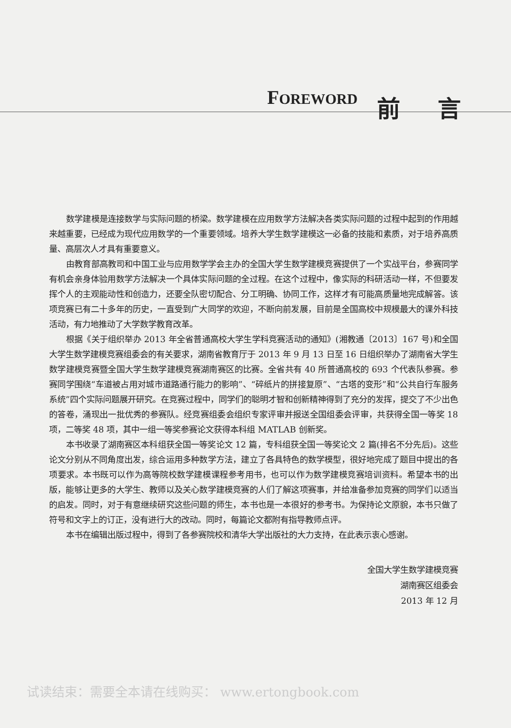FOREWORD
前 言
数学建模是连接数学与实际问题的桥梁。数学建模在应用数学方法解决各类实际问题的过程中起到的作用越来越重要，已经成为现代应用数学的一个重要领域。培养大学生数学建模这一必备的技能和素质，对于培养高质量、高层次人才具有重要意义。
由教育部高教司和中国工业与应用数学学会主办的全国大学生数学建模竞赛提供了一个实战平台，参赛同学有机会亲身体验用数学方法解决一个具体实际问题的全过程。在这个过程中，像实际的科研活动一样，不但要发挥个人的主观能动性和创造力，还要全队密切配合、分工明确、协同工作，这样才有可能高质量地完成解答。该项竞赛已有二十多年的历史，一直受到广大同学的欢迎，不断向前发展，目前是全国高校中规模最大的课外科技活动，有力地推动了大学数学教育改革。
根据《关于组织举办 2013 年全省普通高校大学生学科竞赛活动的通知》(湘教通〔2013〕167 号)和全国大学生数学建模竞赛组委会的有关要求，湖南省教育厅于 2013 年 9 月 13 日至 16 日组织举办了湖南省大学生数学建模竞赛暨全国大学生数学建模竞赛湖南赛区的比赛。全省共有 40 所普通高校的 693 个代表队参赛。参赛同学围绕“车道被占用对城市道路通行能力的影响”、“碎纸片的拼接复原”、“古塔的变形”和“公共自行车服务系统”四个实际问题展开研究。在竞赛过程中，同学们的聪明才智和创新精神得到了充分的发挥，提交了不少出色的答卷，涌现出一批优秀的参赛队。经竞赛组委会组织专家评审并报送全国组委会评审，共获得全国一等奖 18 项，二等奖 48 项，其中一组一等奖参赛论文获得本科组 MATLAB 创新奖。
本书收录了湖南赛区本科组获全国一等奖论文 12 篇，专科组获全国一等奖论文 2 篇(排名不分先后)。这些论文分别从不同角度出发，综合运用多种数学方法，建立了各具特色的数学模型，很好地完成了题目中提出的各项要求。本书既可以作为高等院校数学建模课程参考用书，也可以作为数学建模竞赛培训资料。希望本书的出版，能够让更多的大学生、教师以及关心数学建模竞赛的人们了解这项赛事，并给准备参加竞赛的同学们以适当的启发。同时，对于有意继续研究这些问题的师生，本书也是一本很好的参考书。为保持论文原貌，本书只做了符号和文字上的订正，没有进行大的改动。同时，每篇论文都附有指导教师点评。
本书在编辑出版过程中，得到了各参赛院校和清华大学出版社的大力支持，在此表示衷心感谢。
全国大学生数学建模竞赛
湖南赛区组委会
2013 年 12 月
试读结束：需要全本请在线购买： www.ertongbook.com